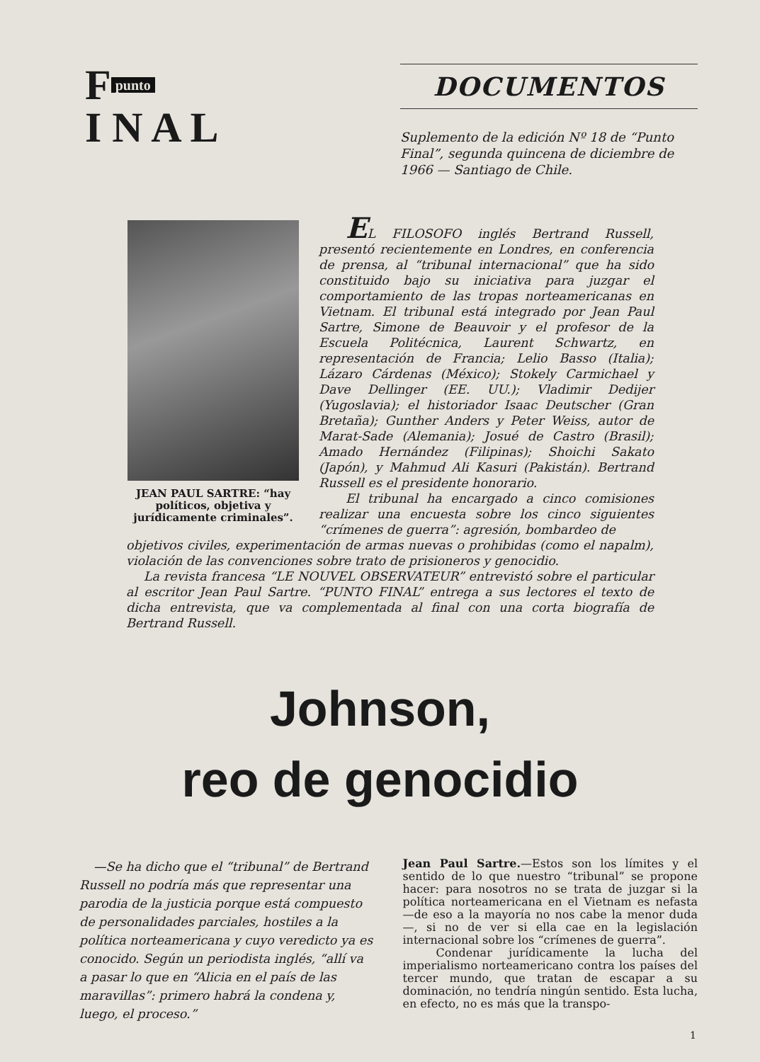F punto
I N A L
DOCUMENTOS
Suplemento de la edición Nº 18 de “Punto Final”, segunda quincena de diciembre de 1966 — Santiago de Chile.
JEAN PAUL SARTRE: “hay políticos, objetiva y jurídicamente criminales”.
EL FILOSOFO inglés Bertrand Russell, presentó recientemente en Londres, en conferencia de prensa, al “tribunal internacional” que ha sido constituido bajo su iniciativa para juzgar el comportamiento de las tropas norteamericanas en Vietnam. El tribunal está integrado por Jean Paul Sartre, Simone de Beauvoir y el profesor de la Escuela Politécnica, Laurent Schwartz, en representación de Francia; Lelio Basso (Italia); Lázaro Cárdenas (México); Stokely Carmichael y Dave Dellinger (EE. UU.); Vladimir Dedijer (Yugoslavia); el historiador Isaac Deutscher (Gran Bretaña); Gunther Anders y Peter Weiss, autor de Marat-Sade (Alemania); Josué de Castro (Brasil); Amado Hernández (Filipinas); Shoichi Sakato (Japón), y Mahmud Ali Kasuri (Pakistán). Bertrand Russell es el presidente honorario.
El tribunal ha encargado a cinco comisiones realizar una encuesta sobre los cinco siguientes “crímenes de guerra”: agresión, bombardeo de
objetivos civiles, experimentación de armas nuevas o prohibidas (como el napalm), violación de las convenciones sobre trato de prisioneros y genocidio.
La revista francesa “LE NOUVEL OBSERVATEUR” entrevistó sobre el particular al escritor Jean Paul Sartre. “PUNTO FINAL” entrega a sus lectores el texto de dicha entrevista, que va complementada al final con una corta biografía de Bertrand Russell.
Johnson,
reo de genocidio
—Se ha dicho que el “tribunal” de Bertrand Russell no podría más que representar una parodia de la justicia porque está compuesto de personalidades parciales, hostiles a la política norteamericana y cuyo veredicto ya es conocido. Según un periodista inglés, “allí va a pasar lo que en “Alicia en el país de las maravillas”: primero habrá la condena y, luego, el proceso.”
Jean Paul Sartre.—Estos son los límites y el sentido de lo que nuestro “tribunal” se propone hacer: para nosotros no se trata de juzgar si la política norteamericana en el Vietnam es nefasta —de eso a la mayoría no nos cabe la menor duda—, si no de ver si ella cae en la legislación internacional sobre los “crímenes de guerra”.
Condenar jurídicamente la lucha del imperialismo norteamericano contra los países del tercer mundo, que tratan de escapar a su dominación, no tendría ningún sentido. Esta lucha, en efecto, no es más que la transpo-
1